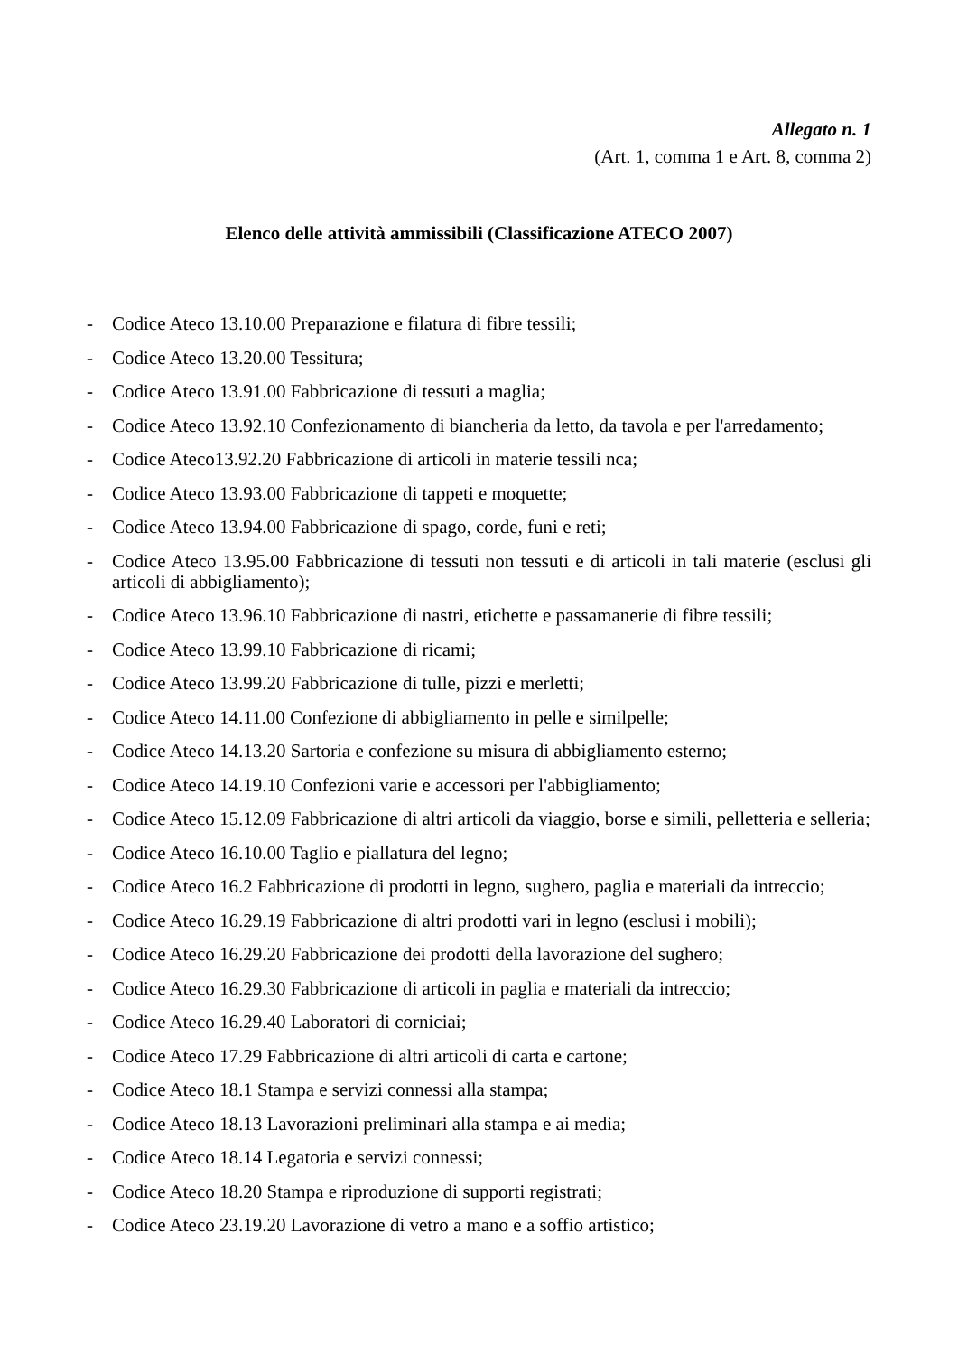Allegato n. 1
(Art. 1, comma 1 e Art. 8, comma 2)
Elenco delle attività ammissibili (Classificazione ATECO 2007)
- Codice Ateco 13.10.00 Preparazione e filatura di fibre tessili;
- Codice Ateco 13.20.00 Tessitura;
- Codice Ateco 13.91.00 Fabbricazione di tessuti a maglia;
- Codice Ateco 13.92.10 Confezionamento di biancheria da letto, da tavola e per l'arredamento;
- Codice Ateco13.92.20 Fabbricazione di articoli in materie tessili nca;
- Codice Ateco 13.93.00 Fabbricazione di tappeti e moquette;
- Codice Ateco 13.94.00 Fabbricazione di spago, corde, funi e reti;
- Codice Ateco 13.95.00 Fabbricazione di tessuti non tessuti e di articoli in tali materie (esclusi gli articoli di abbigliamento);
- Codice Ateco 13.96.10 Fabbricazione di nastri, etichette e passamanerie di fibre tessili;
- Codice Ateco 13.99.10 Fabbricazione di ricami;
- Codice Ateco 13.99.20 Fabbricazione di tulle, pizzi e merletti;
- Codice Ateco 14.11.00 Confezione di abbigliamento in pelle e similpelle;
- Codice Ateco 14.13.20 Sartoria e confezione su misura di abbigliamento esterno;
- Codice Ateco 14.19.10 Confezioni varie e accessori per l'abbigliamento;
- Codice Ateco 15.12.09 Fabbricazione di altri articoli da viaggio, borse e simili, pelletteria e selleria;
- Codice Ateco 16.10.00 Taglio e piallatura del legno;
- Codice Ateco 16.2 Fabbricazione di prodotti in legno, sughero, paglia e materiali da intreccio;
- Codice Ateco 16.29.19 Fabbricazione di altri prodotti vari in legno (esclusi i mobili);
- Codice Ateco 16.29.20 Fabbricazione dei prodotti della lavorazione del sughero;
- Codice Ateco 16.29.30 Fabbricazione di articoli in paglia e materiali da intreccio;
- Codice Ateco 16.29.40 Laboratori di corniciai;
- Codice Ateco 17.29 Fabbricazione di altri articoli di carta e cartone;
- Codice Ateco 18.1 Stampa e servizi connessi alla stampa;
- Codice Ateco 18.13 Lavorazioni preliminari alla stampa e ai media;
- Codice Ateco 18.14 Legatoria e servizi connessi;
- Codice Ateco 18.20 Stampa e riproduzione di supporti registrati;
- Codice Ateco 23.19.20 Lavorazione di vetro a mano e a soffio artistico;